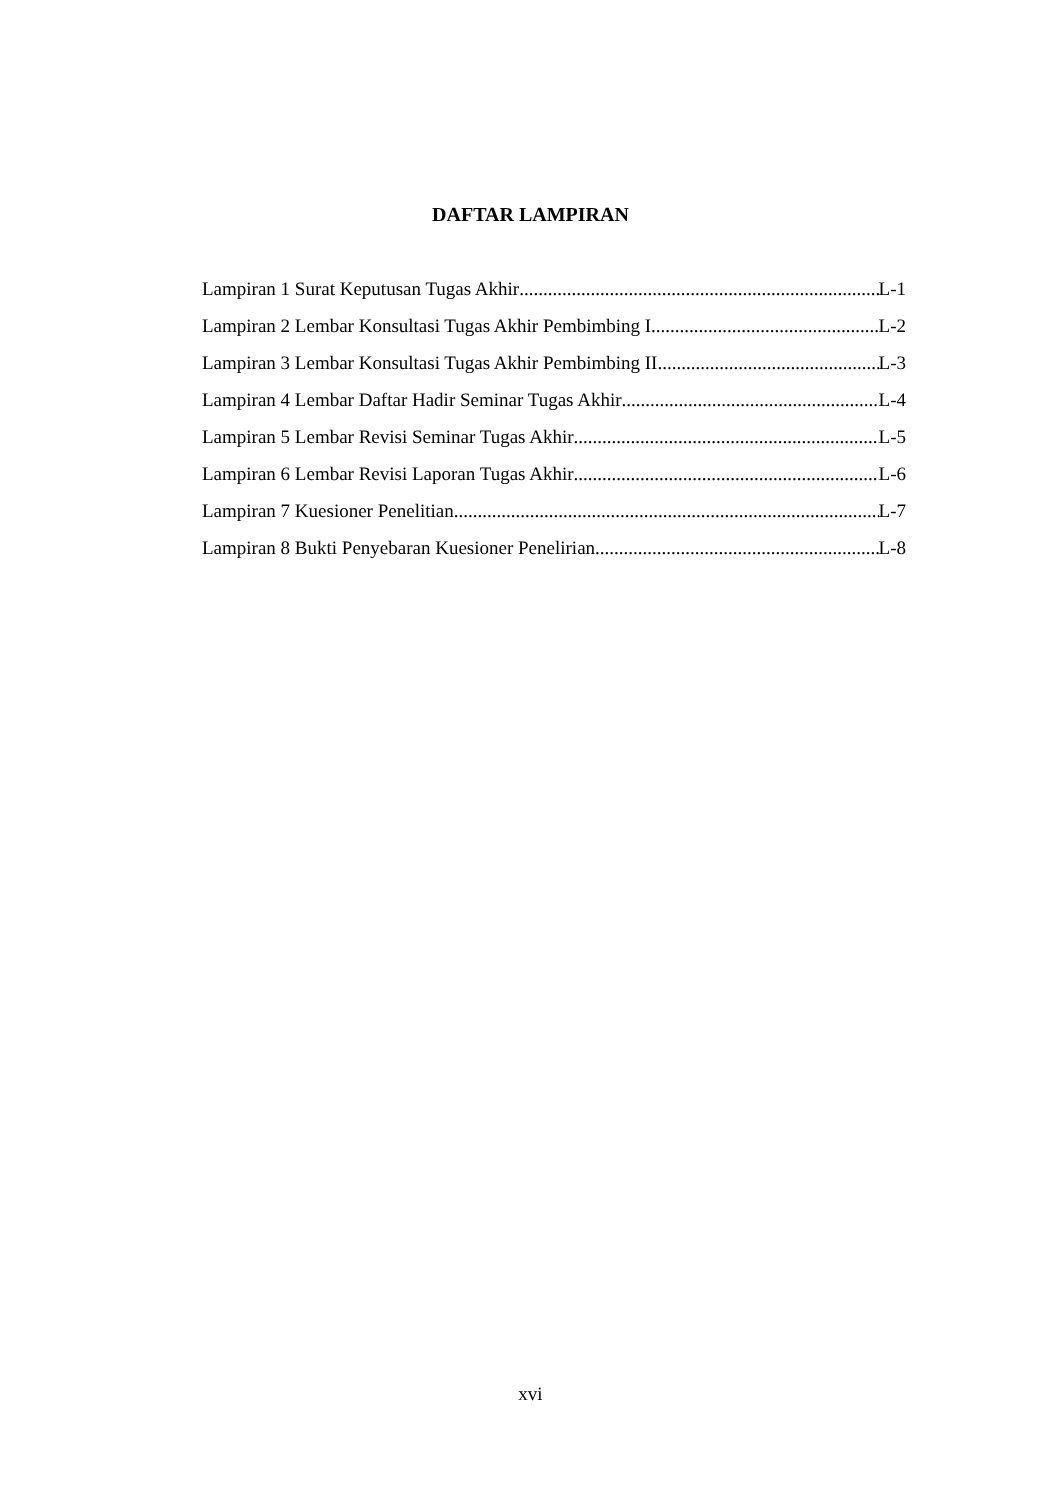DAFTAR LAMPIRAN
Lampiran 1 Surat Keputusan Tugas Akhir L-1
Lampiran 2 Lembar Konsultasi Tugas Akhir Pembimbing I L-2
Lampiran 3 Lembar Konsultasi Tugas Akhir Pembimbing II L-3
Lampiran 4 Lembar Daftar Hadir Seminar Tugas Akhir L-4
Lampiran 5 Lembar Revisi Seminar Tugas Akhir L-5
Lampiran 6 Lembar Revisi Laporan Tugas Akhir L-6
Lampiran 7 Kuesioner Penelitian L-7
Lampiran 8 Bukti Penyebaran Kuesioner Penelirian L-8
xvi